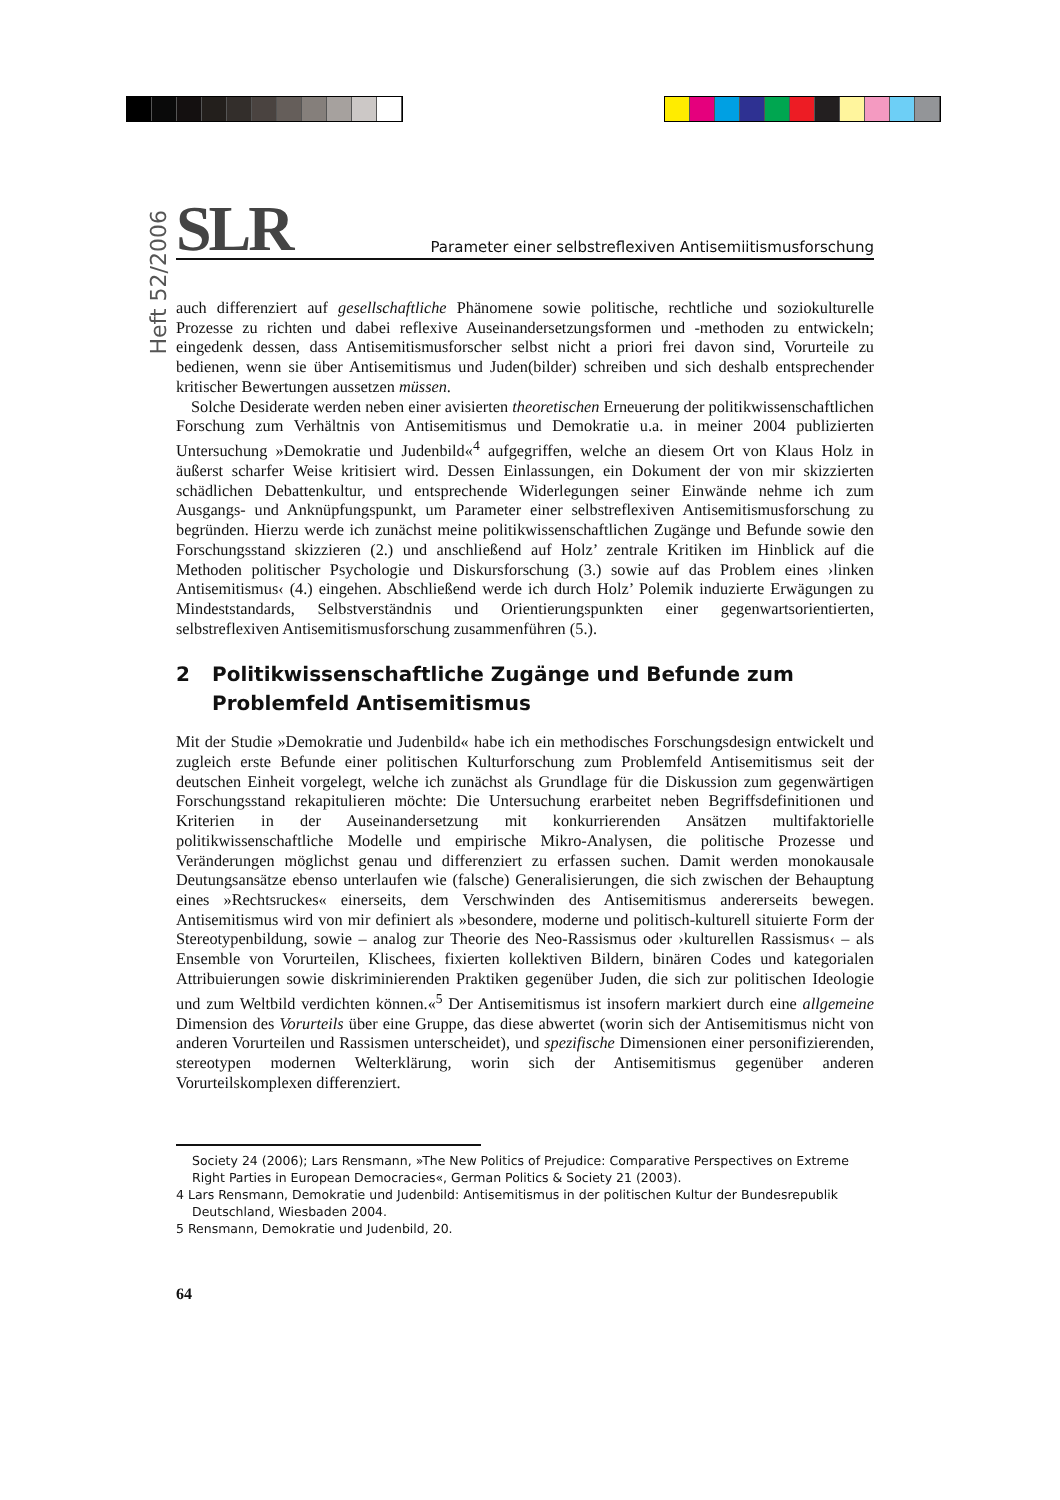Heft 52/2006
SLR
Parameter einer selbstreflexiven Antisemiitismusforschung
auch differenziert auf gesellschaftliche Phänomene sowie politische, rechtliche und soziokulturelle Prozesse zu richten und dabei reflexive Auseinandersetzungsformen und -methoden zu entwickeln; eingedenk dessen, dass Antisemitismusforscher selbst nicht a priori frei davon sind, Vorurteile zu bedienen, wenn sie über Antisemitismus und Juden(bilder) schreiben und sich deshalb entsprechender kritischer Bewertungen aussetzen müssen.
Solche Desiderate werden neben einer avisierten theoretischen Erneuerung der politikwissenschaftlichen Forschung zum Verhältnis von Antisemitismus und Demokratie u.a. in meiner 2004 publizierten Untersuchung »Demokratie und Judenbild«<sup>4</sup> aufgegriffen, welche an diesem Ort von Klaus Holz in äußerst scharfer Weise kritisiert wird. Dessen Einlassungen, ein Dokument der von mir skizzierten schädlichen Debattenkultur, und entsprechende Widerlegungen seiner Einwände nehme ich zum Ausgangs- und Anknüpfungspunkt, um Parameter einer selbstreflexiven Antisemitismusforschung zu begründen. Hierzu werde ich zunächst meine politikwissenschaftlichen Zugänge und Befunde sowie den Forschungsstand skizzieren (2.) und anschließend auf Holz’ zentrale Kritiken im Hinblick auf die Methoden politischer Psychologie und Diskursforschung (3.) sowie auf das Problem eines ›linken Antisemitismus‹ (4.) eingehen. Abschließend werde ich durch Holz’ Polemik induzierte Erwägungen zu Mindeststandards, Selbstverständnis und Orientierungspunkten einer gegenwartsorientierten, selbstreflexiven Antisemitismusforschung zusammenführen (5.).
2 Politikwissenschaftliche Zugänge und Befunde zum
Problemfeld Antisemitismus
Mit der Studie »Demokratie und Judenbild« habe ich ein methodisches Forschungsdesign entwickelt und zugleich erste Befunde einer politischen Kulturforschung zum Problemfeld Antisemitismus seit der deutschen Einheit vorgelegt, welche ich zunächst als Grundlage für die Diskussion zum gegenwärtigen Forschungsstand rekapitulieren möchte: Die Untersuchung erarbeitet neben Begriffsdefinitionen und Kriterien in der Auseinandersetzung mit konkurrierenden Ansätzen multifaktorielle politikwissenschaftliche Modelle und empirische Mikro-Analysen, die politische Prozesse und Veränderungen möglichst genau und differenziert zu erfassen suchen. Damit werden monokausale Deutungsansätze ebenso unterlaufen wie (falsche) Generalisierungen, die sich zwischen der Behauptung eines »Rechtsruckes« einerseits, dem Verschwinden des Antisemitismus andererseits bewegen. Antisemitismus wird von mir definiert als »besondere, moderne und politisch-kulturell situierte Form der Stereotypenbildung, sowie – analog zur Theorie des Neo-Rassismus oder ›kulturellen Rassismus‹ – als Ensemble von Vorurteilen, Klischees, fixierten kollektiven Bildern, binären Codes und kategorialen Attribuierungen sowie diskriminierenden Praktiken gegenüber Juden, die sich zur politischen Ideologie und zum Weltbild verdichten können.«<sup>5</sup> Der Antisemitismus ist insofern markiert durch eine allgemeine Dimension des Vorurteils über eine Gruppe, das diese abwertet (worin sich der Antisemitismus nicht von anderen Vorurteilen und Rassismen unterscheidet), und spezifische Dimensionen einer personifizierenden, stereotypen modernen Welterklärung, worin sich der Antisemitismus gegenüber anderen Vorurteilskomplexen differenziert.
Society 24 (2006); Lars Rensmann, »The New Politics of Prejudice: Comparative Perspectives on Extreme Right Parties in European Democracies«, German Politics & Society 21 (2003).
4 Lars Rensmann, Demokratie und Judenbild: Antisemitismus in der politischen Kultur der Bundesrepublik Deutschland, Wiesbaden 2004.
5 Rensmann, Demokratie und Judenbild, 20.
64